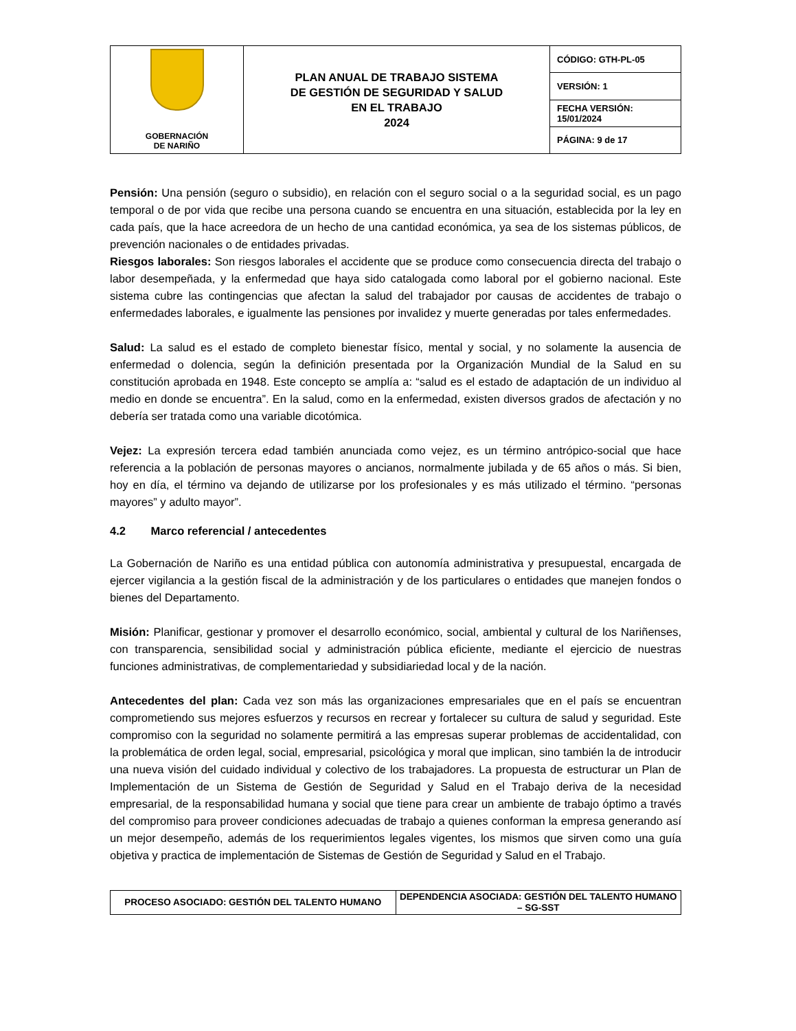| GOBERNACIÓN DE NARIÑO | PLAN ANUAL DE TRABAJO SISTEMA DE GESTIÓN DE SEGURIDAD Y SALUD EN EL TRABAJO 2024 | CÓDIGO: GTH-PL-05 |
| | | VERSIÓN: 1 |
| | | FECHA VERSIÓN: 15/01/2024 |
| | | PÁGINA: 9 de 17 |
Pensión: Una pensión (seguro o subsidio), en relación con el seguro social o a la seguridad social, es un pago temporal o de por vida que recibe una persona cuando se encuentra en una situación, establecida por la ley en cada país, que la hace acreedora de un hecho de una cantidad económica, ya sea de los sistemas públicos, de prevención nacionales o de entidades privadas.
Riesgos laborales: Son riesgos laborales el accidente que se produce como consecuencia directa del trabajo o labor desempeñada, y la enfermedad que haya sido catalogada como laboral por el gobierno nacional. Este sistema cubre las contingencias que afectan la salud del trabajador por causas de accidentes de trabajo o enfermedades laborales, e igualmente las pensiones por invalidez y muerte generadas por tales enfermedades.
Salud: La salud es el estado de completo bienestar físico, mental y social, y no solamente la ausencia de enfermedad o dolencia, según la definición presentada por la Organización Mundial de la Salud en su constitución aprobada en 1948. Este concepto se amplía a: “salud es el estado de adaptación de un individuo al medio en donde se encuentra”. En la salud, como en la enfermedad, existen diversos grados de afectación y no debería ser tratada como una variable dicotómica.
Vejez: La expresión tercera edad también anunciada como vejez, es un término antrópico-social que hace referencia a la población de personas mayores o ancianos, normalmente jubilada y de 65 años o más. Si bien, hoy en día, el término va dejando de utilizarse por los profesionales y es más utilizado el término. “personas mayores” y adulto mayor”.
4.2 Marco referencial / antecedentes
La Gobernación de Nariño es una entidad pública con autonomía administrativa y presupuestal, encargada de ejercer vigilancia a la gestión fiscal de la administración y de los particulares o entidades que manejen fondos o bienes del Departamento.
Misión: Planificar, gestionar y promover el desarrollo económico, social, ambiental y cultural de los Nariñenses, con transparencia, sensibilidad social y administración pública eficiente, mediante el ejercicio de nuestras funciones administrativas, de complementariedad y subsidiariedad local y de la nación.
Antecedentes del plan: Cada vez son más las organizaciones empresariales que en el país se encuentran comprometiendo sus mejores esfuerzos y recursos en recrear y fortalecer su cultura de salud y seguridad. Este compromiso con la seguridad no solamente permitirá a las empresas superar problemas de accidentalidad, con la problemática de orden legal, social, empresarial, psicológica y moral que implican, sino también la de introducir una nueva visión del cuidado individual y colectivo de los trabajadores. La propuesta de estructurar un Plan de Implementación de un Sistema de Gestión de Seguridad y Salud en el Trabajo deriva de la necesidad empresarial, de la responsabilidad humana y social que tiene para crear un ambiente de trabajo óptimo a través del compromiso para proveer condiciones adecuadas de trabajo a quienes conforman la empresa generando así un mejor desempeño, además de los requerimientos legales vigentes, los mismos que sirven como una guía objetiva y practica de implementación de Sistemas de Gestión de Seguridad y Salud en el Trabajo.
| PROCESO ASOCIADO: GESTIÓN DEL TALENTO HUMANO | DEPENDENCIA ASOCIADA: GESTIÓN DEL TALENTO HUMANO – SG-SST |